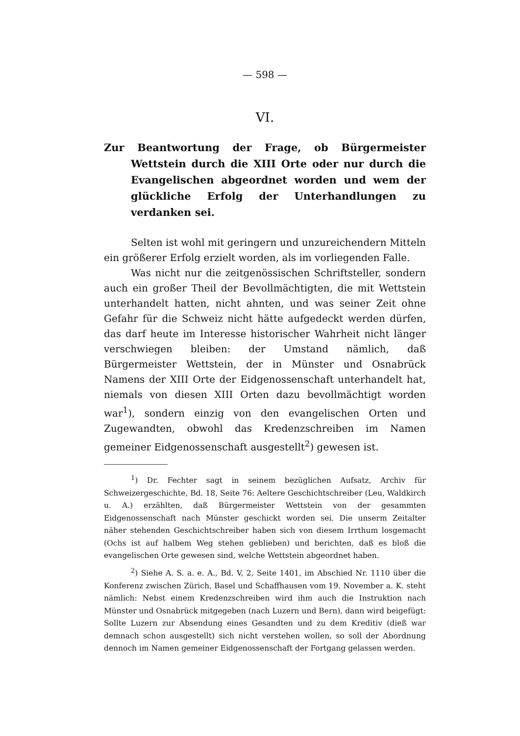— 598 —
VI.
Zur Beantwortung der Frage, ob Bürgermeister Wettstein durch die XIII Orte oder nur durch die Evangelischen abgeordnet worden und wem der glückliche Erfolg der Unterhandlungen zu verdanken sei.
Selten ist wohl mit geringern und unzureichendern Mitteln ein größerer Erfolg erzielt worden, als im vorliegenden Falle.
Was nicht nur die zeitgenössischen Schriftsteller, sondern auch ein großer Theil der Bevollmächtigten, die mit Wettstein unterhandelt hatten, nicht ahnten, und was seiner Zeit ohne Gefahr für die Schweiz nicht hätte aufgedeckt werden dürfen, das darf heute im Interesse historischer Wahrheit nicht länger verschwiegen bleiben: der Umstand nämlich, daß Bürgermeister Wettstein, der in Münster und Osnabrück Namens der XIII Orte der Eidgenossenschaft unterhandelt hat, niemals von diesen XIII Orten dazu bevollmächtigt worden war<sup>1</sup>), sondern einzig von den evangelischen Orten und Zugewandten, obwohl das Kredenzschreiben im Namen gemeiner Eidgenossenschaft ausgestellt<sup>2</sup>) gewesen ist.
<sup>1</sup>) Dr. Fechter sagt in seinem bezüglichen Aufsatz, Archiv für Schweizergeschichte, Bd. 18, Seite 76: Aeltere Geschichtschreiber (Leu, Waldkirch u. A.) erzählten, daß Bürgermeister Wettstein von der gesammten Eidgenossenschaft nach Münster geschickt worden sei. Die unserm Zeitalter näher stehenden Geschichtschreiber haben sich von diesem Irrthum losgemacht (Ochs ist auf halbem Weg stehen geblieben) und berichten, daß es bloß die evangelischen Orte gewesen sind, welche Wettstein abgeordnet haben.
<sup>2</sup>) Siehe A. S. a. e. A., Bd. V, 2, Seite 1401, im Abschied Nr. 1110 über die Konferenz zwischen Zürich, Basel und Schaffhausen vom 19. November a. K. steht nämlich: Nebst einem Kredenzschreiben wird ihm auch die Instruktion nach Münster und Osnabrück mitgegeben (nach Luzern und Bern), dann wird beigefügt: Sollte Luzern zur Absendung eines Gesandten und zu dem Kreditiv (dieß war demnach schon ausgestellt) sich nicht verstehen wollen, so soll der Abordnung dennoch im Namen gemeiner Eidgenossenschaft der Fortgang gelassen werden.